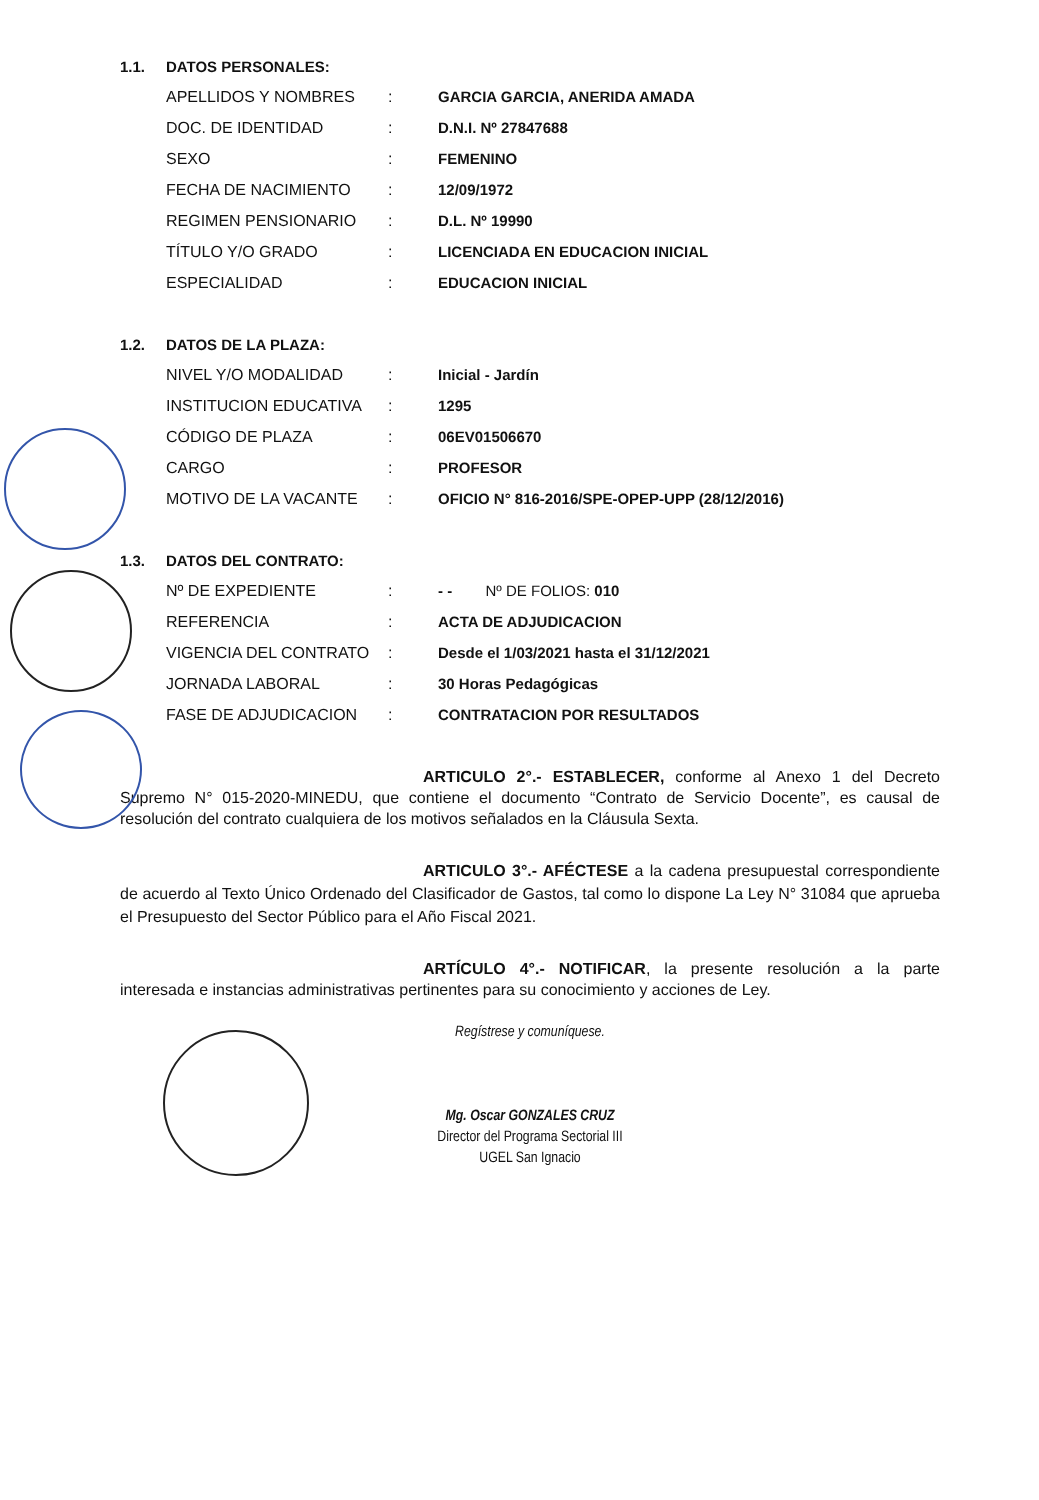1.1. DATOS PERSONALES:
| APELLIDOS Y NOMBRES | : | GARCIA GARCIA, ANERIDA AMADA |
| DOC. DE IDENTIDAD | : | D.N.I. Nº 27847688 |
| SEXO | : | FEMENINO |
| FECHA DE NACIMIENTO | : | 12/09/1972 |
| REGIMEN PENSIONARIO | : | D.L. Nº 19990 |
| TÍTULO Y/O GRADO | : | LICENCIADA EN EDUCACION INICIAL |
| ESPECIALIDAD | : | EDUCACION INICIAL |
1.2. DATOS DE LA PLAZA:
| NIVEL Y/O MODALIDAD | : | Inicial - Jardín |
| INSTITUCION EDUCATIVA | : | 1295 |
| CÓDIGO DE PLAZA | : | 06EV01506670 |
| CARGO | : | PROFESOR |
| MOTIVO DE LA VACANTE | : | OFICIO N° 816-2016/SPE-OPEP-UPP (28/12/2016) |
1.3. DATOS DEL CONTRATO:
| Nº DE EXPEDIENTE | : | - - Nº DE FOLIOS: 010 |
| REFERENCIA | : | ACTA DE ADJUDICACION |
| VIGENCIA DEL CONTRATO | : | Desde el 1/03/2021 hasta el 31/12/2021 |
| JORNADA LABORAL | : | 30 Horas Pedagógicas |
| FASE DE ADJUDICACION | : | CONTRATACION POR RESULTADOS |
ARTICULO 2°.- ESTABLECER, conforme al Anexo 1 del Decreto Supremo N° 015-2020-MINEDU, que contiene el documento “Contrato de Servicio Docente”, es causal de resolución del contrato cualquiera de los motivos señalados en la Cláusula Sexta.
ARTICULO 3°.- AFÉCTESE a la cadena presupuestal correspondiente de acuerdo al Texto Único Ordenado del Clasificador de Gastos, tal como lo dispone La Ley N° 31084 que aprueba el Presupuesto del Sector Público para el Año Fiscal 2021.
ARTÍCULO 4°.- NOTIFICAR, la presente resolución a la parte interesada e instancias administrativas pertinentes para su conocimiento y acciones de Ley.
Regístrese y comuníquese.
Mg. Oscar GONZALES CRUZ
Director del Programa Sectorial III
UGEL San Ignacio